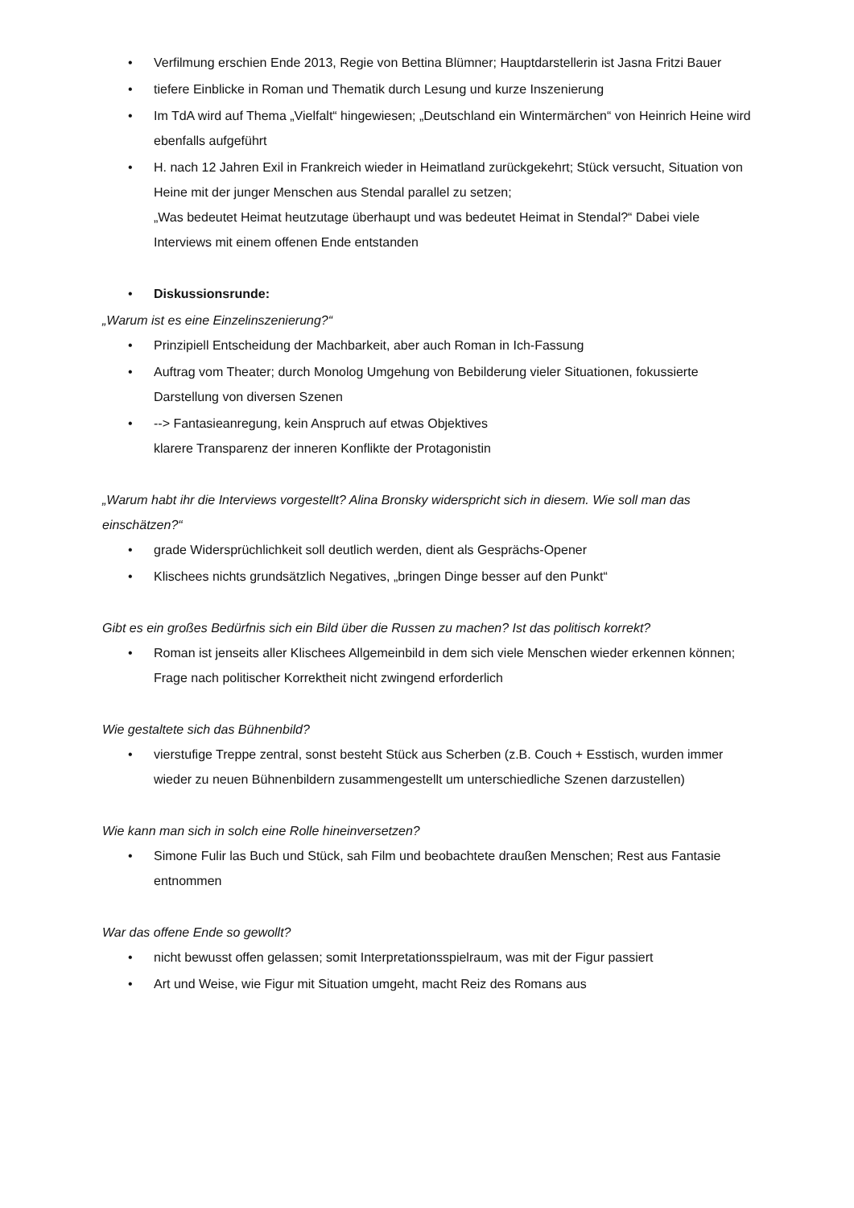• Verfilmung erschien Ende 2013, Regie von Bettina Blümner; Hauptdarstellerin ist Jasna Fritzi Bauer
• tiefere Einblicke in Roman und Thematik durch Lesung und kurze Inszenierung
• Im TdA wird auf Thema „Vielfalt“ hingewiesen; „Deutschland ein Wintermärchen“ von Heinrich Heine wird ebenfalls aufgeführt
• H. nach 12 Jahren Exil in Frankreich wieder in Heimatland zurückgekehrt; Stück versucht, Situation von Heine mit der junger Menschen aus Stendal parallel zu setzen;
„Was bedeutet Heimat heutzutage überhaupt und was bedeutet Heimat in Stendal?“ Dabei viele Interviews mit einem offenen Ende entstanden
• Diskussionsrunde:
„Warum ist es eine Einzelinszenierung?“
• Prinzipiell Entscheidung der Machbarkeit, aber auch Roman in Ich-Fassung
• Auftrag vom Theater; durch Monolog Umgehung von Bebilderung vieler Situationen, fokussierte Darstellung von diversen Szenen
• --> Fantasieanregung, kein Anspruch auf etwas Objektives
klarere Transparenz der inneren Konflikte der Protagonistin
„Warum habt ihr die Interviews vorgestellt? Alina Bronsky widerspricht sich in diesem. Wie soll man das einschätzen?“
• grade Widersprüchlichkeit soll deutlich werden, dient als Gesprächs-Opener
• Klischees nichts grundsätzlich Negatives, „bringen Dinge besser auf den Punkt“
Gibt es ein großes Bedürfnis sich ein Bild über die Russen zu machen? Ist das politisch korrekt?
• Roman ist jenseits aller Klischees Allgemeinbild in dem sich viele Menschen wieder erkennen können; Frage nach politischer Korrektheit nicht zwingend erforderlich
Wie gestaltete sich das Bühnenbild?
• vierstufige Treppe zentral, sonst besteht Stück aus Scherben (z.B. Couch + Esstisch, wurden immer wieder zu neuen Bühnenbildern zusammengestellt um unterschiedliche Szenen darzustellen)
Wie kann man sich in solch eine Rolle hineinversetzen?
• Simone Fulir las Buch und Stück, sah Film und beobachtete draußen Menschen; Rest aus Fantasie entnommen
War das offene Ende so gewollt?
• nicht bewusst offen gelassen; somit Interpretationsspielraum, was mit der Figur passiert
• Art und Weise, wie Figur mit Situation umgeht, macht Reiz des Romans aus